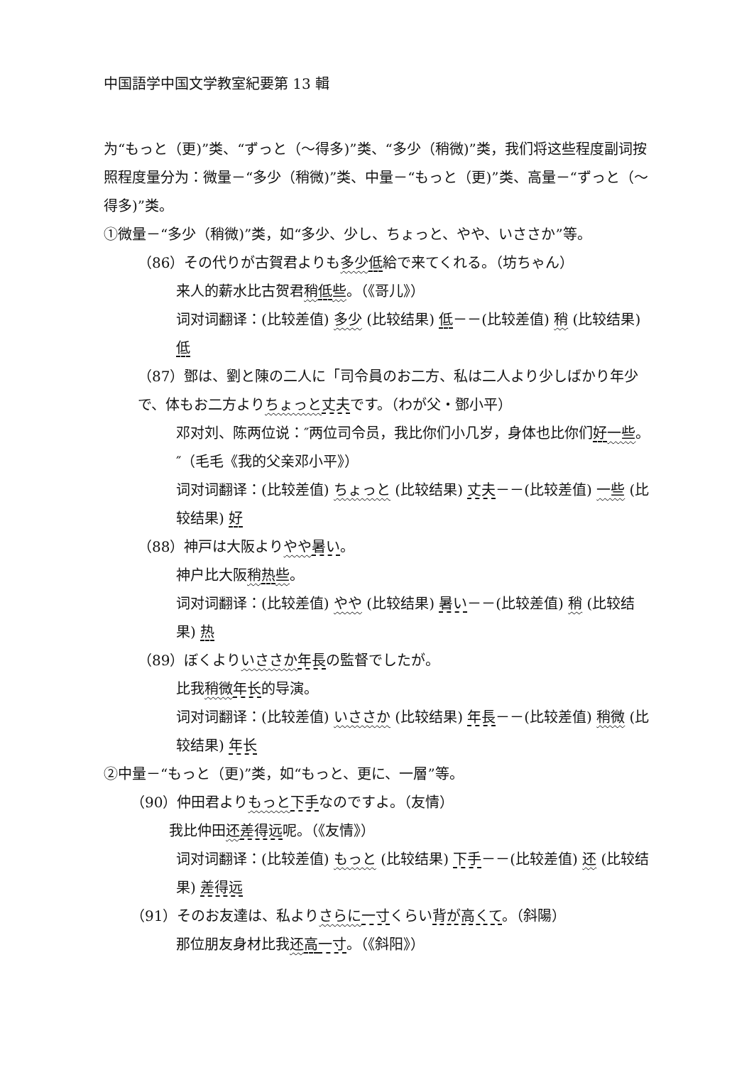中国語学中国文学教室紀要第 13 輯
为“もっと（更)”类、“ずっと（～得多)”类、“多少（稍微)”类，我们将这些程度副词按照程度量分为：微量－“多少（稍微)”类、中量－“もっと（更)”类、高量－“ずっと（～得多)”类。
①微量－“多少（稍微)”类，如“多少、少し、ちょっと、やや、いささか”等。
（86）その代りが古賀君よりも多少 低給で来てくれる。（坊ちゃん）
来人的薪水比古贺君稍低些。（《哥儿》）
词对词翻译：(比较差值) 多少 (比较结果) 低－－(比较差值) 稍 (比较结果) 低
（87）鄧は、劉と陳の二人に「司令員のお二方、私は二人より少しばかり年少で、体もお二方よりちょっと 丈夫です。（わが父・鄧小平）
邓对刘、陈两位说：″两位司令员，我比你们小几岁，身体也比你们好一些。″（毛毛《我的父亲邓小平》）
词对词翻译：(比较差值) ちょっと (比较结果) 丈夫－－(比较差值) 一些 (比较结果) 好
（88）神戸は大阪よりやや 暑い。
神户比大阪稍热些。
词对词翻译：(比较差值) やや (比较结果) 暑い－－(比较差值) 稍 (比较结果) 热
（89）ぼくよりいささか 年長の監督でしたが。
比我稍微 年长的导演。
词对词翻译：(比较差值) いささか (比较结果) 年長－－(比较差值) 稍微 (比较结果) 年长
②中量－“もっと（更)”类，如“もっと、更に、一層”等。
（90）仲田君よりもっと 下手なのですよ。（友情）
我比仲田还差得远呢。（《友情》）
词对词翻译：(比较差值) もっと (比较结果) 下手－－(比较差值) 还 (比较结果) 差得远
（91）そのお友達は、私よりさらに 一寸くらい背が高くて。（斜陽）
那位朋友身材比我还高一寸。（《斜阳》）